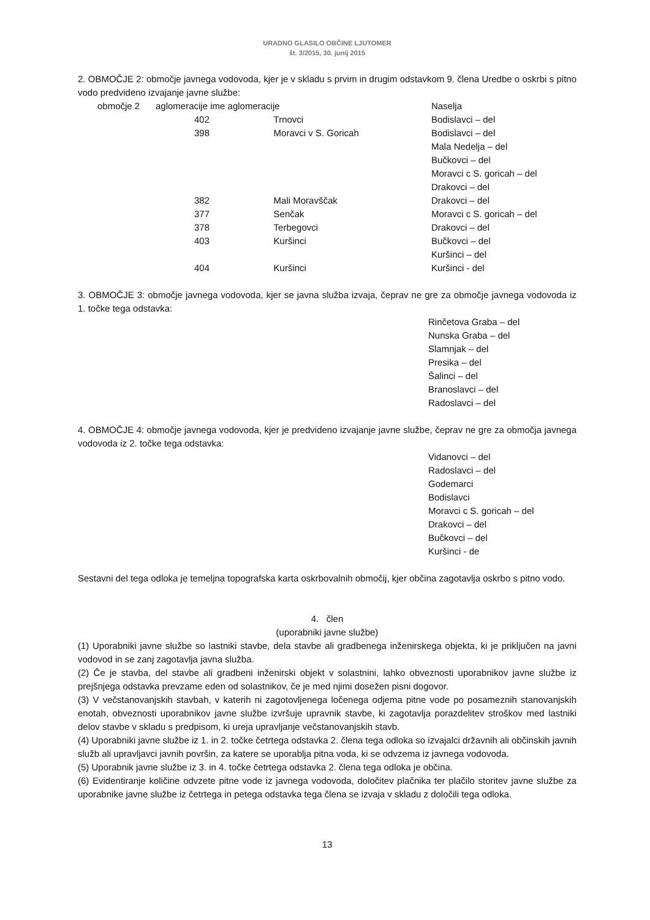URADNO GLASILO OBČINE LJUTOMER
št. 3/2015, 30. junij 2015
2. OBMOČJE 2: območje javnega vodovoda, kjer je v skladu s prvim in drugim odstavkom 9. člena Uredbe o oskrbi s pitno vodo predvideno izvajanje javne službe:
| območje 2 | aglomeracije ime aglomeracije | | Naselja |
| | 402 | Trnovci | Bodislavci – del |
| | 398 | Moravci v S. Goricah | Bodislavci – del Mala Nedelja – del Bučkovci – del Moravci c S. goricah – del Drakovci – del |
| | 382 | Mali Moravščak | Drakovci – del |
| | 377 | Senčak | Moravci c S. goricah – del |
| | 378 | Terbegovci | Drakovci – del |
| | 403 | Kuršinci | Bučkovci – del Kuršinci – del |
| | 404 | Kuršinci | Kuršinci - del |
3. OBMOČJE 3: območje javnega vodovoda, kjer se javna služba izvaja, čeprav ne gre za območje javnega vodovoda iz 1. točke tega odstavka:
Rinčetova Graba – del
Nunska Graba – del
Slamnjak – del
Presika – del
Šalinci – del
Branoslavci – del
Radoslavci – del
4. OBMOČJE 4: območje javnega vodovoda, kjer je predvideno izvajanje javne službe, čeprav ne gre za območja javnega vodovoda iz 2. točke tega odstavka:
Vidanovci – del
Radoslavci – del
Godemarci
Bodislavci
Moravci c S. goricah – del
Drakovci – del
Bučkovci – del
Kuršinci - de
Sestavni del tega odloka je temeljna topografska karta oskrbovalnih območij, kjer občina zagotavlja oskrbo s pitno vodo.
4. člen
(uporabniki javne službe)
(1) Uporabniki javne službe so lastniki stavbe, dela stavbe ali gradbenega inženirskega objekta, ki je priključen na javni vodovod in se zanj zagotavlja javna služba.
(2) Če je stavba, del stavbe ali gradbeni inženirski objekt v solastnini, lahko obveznosti uporabnikov javne službe iz prejšnjega odstavka prevzame eden od solastnikov, če je med njimi dosežen pisni dogovor.
(3) V večstanovanjskih stavbah, v katerih ni zagotovljenega ločenega odjema pitne vode po posameznih stanovanjskih enotah, obveznosti uporabnikov javne službe izvršuje upravnik stavbe, ki zagotavlja porazdelitev stroškov med lastniki delov stavbe v skladu s predpisom, ki ureja upravljanje večstanovanjskih stavb.
(4) Uporabniki javne službe iz 1. in 2. točke četrtega odstavka 2. člena tega odloka so izvajalci državnih ali občinskih javnih služb ali upravljavci javnih površin, za katere se uporablja pitna voda, ki se odvzema iz javnega vodovoda.
(5) Uporabnik javne službe iz 3. in 4. točke četrtega odstavka 2. člena tega odloka je občina.
(6) Evidentiranje količine odvzete pitne vode iz javnega vodovoda, določitev plačnika ter plačilo storitev javne službe za uporabnike javne službe iz četrtega in petega odstavka tega člena se izvaja v skladu z določili tega odloka.
13